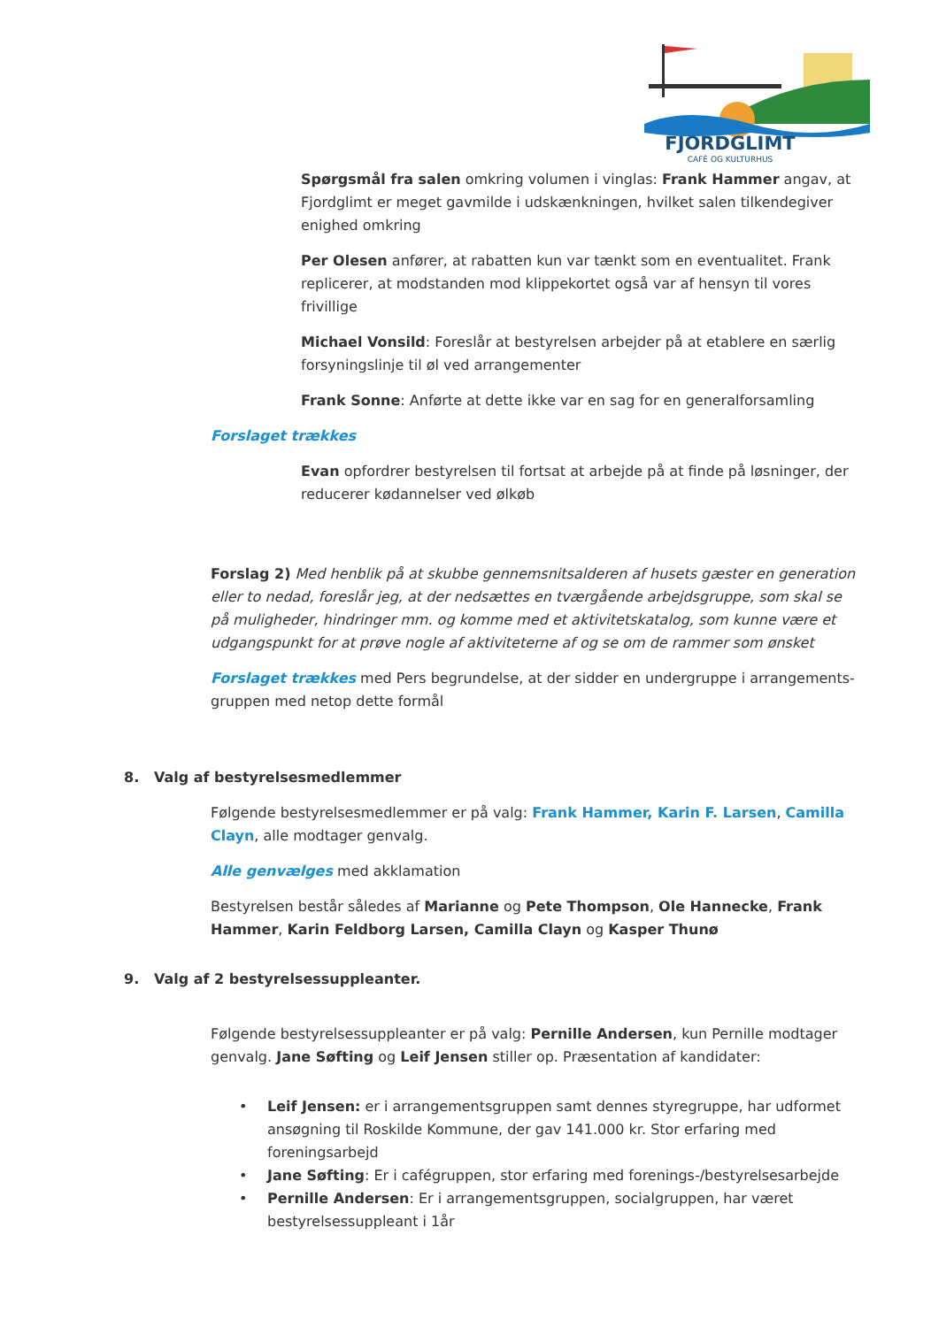FJORDGLIMT
CAFÈ OG KULTURHUS
Spørgsmål fra salen omkring volumen i vinglas: Frank Hammer angav, at Fjordglimt er meget gavmilde i udskænkningen, hvilket salen tilkendegiver enighed omkring
Per Olesen anfører, at rabatten kun var tænkt som en eventualitet. Frank replicerer, at modstanden mod klippekortet også var af hensyn til vores frivillige
Michael Vonsild: Foreslår at bestyrelsen arbejder på at etablere en særlig forsyningslinje til øl ved arrangementer
Frank Sonne: Anførte at dette ikke var en sag for en generalforsamling
Forslaget trækkes
Evan opfordrer bestyrelsen til fortsat at arbejde på at finde på løsninger, der reducerer kødannelser ved ølkøb
Forslag 2) Med henblik på at skubbe gennemsnitsalderen af husets gæster en generation eller to nedad, foreslår jeg, at der nedsættes en tværgående arbejdsgruppe, som skal se på muligheder, hindringer mm. og komme med et aktivitetskatalog, som kunne være et udgangspunkt for at prøve nogle af aktiviteterne af og se om de rammer som ønsket
Forslaget trækkes med Pers begrundelse, at der sidder en undergruppe i arrangements-gruppen med netop dette formål
8. Valg af bestyrelsesmedlemmer
Følgende bestyrelsesmedlemmer er på valg: Frank Hammer, Karin F. Larsen, Camilla Clayn, alle modtager genvalg.
Alle genvælges med akklamation
Bestyrelsen består således af Marianne og Pete Thompson, Ole Hannecke, Frank Hammer, Karin Feldborg Larsen, Camilla Clayn og Kasper Thunø
9. Valg af 2 bestyrelsessuppleanter.
Følgende bestyrelsessuppleanter er på valg: Pernille Andersen, kun Pernille modtager genvalg. Jane Søfting og Leif Jensen stiller op. Præsentation af kandidater:
• Leif Jensen: er i arrangementsgruppen samt dennes styregruppe, har udformet ansøgning til Roskilde Kommune, der gav 141.000 kr. Stor erfaring med foreningsarbejd
• Jane Søfting: Er i cafégruppen, stor erfaring med forenings-/bestyrelsesarbejde
• Pernille Andersen: Er i arrangementsgruppen, socialgruppen, har været bestyrelsessuppleant i 1år